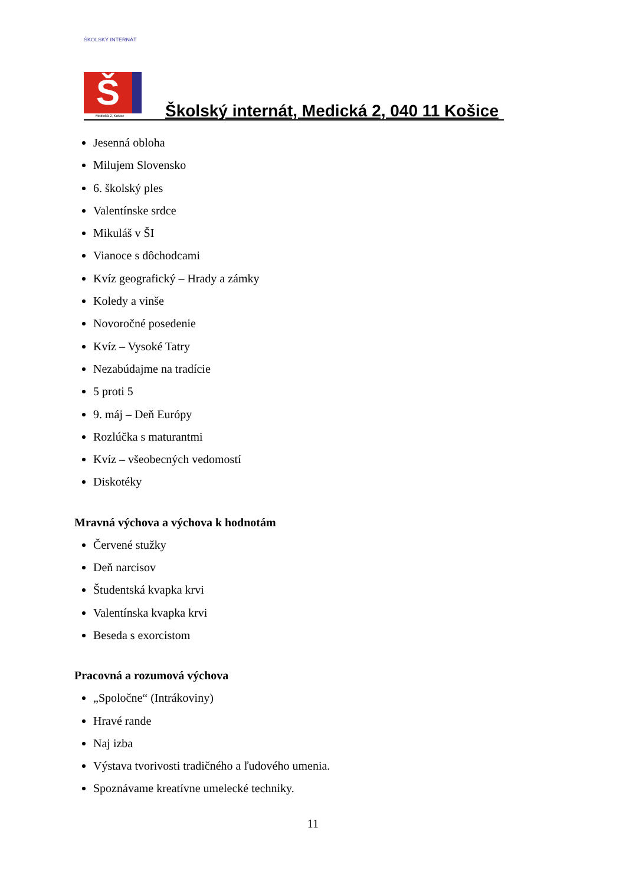ŠKOLSKÝ INTERNÁT
Š
Medická 2, Košice
Školský internát, Medická 2, 040 11 Košice
Jesenná obloha
Milujem Slovensko
6. školský ples
Valentínske srdce
Mikuláš v ŠI
Vianoce s dôchodcami
Kvíz geografický – Hrady a zámky
Koledy a vinše
Novoročné posedenie
Kvíz – Vysoké Tatry
Nezabúdajme na tradície
5 proti 5
9. máj – Deň Európy
Rozlúčka s maturantmi
Kvíz – všeobecných vedomostí
Diskotéky
Mravná výchova a výchova k hodnotám
Červené stužky
Deň narcisov
Študentská kvapka krvi
Valentínska kvapka krvi
Beseda s exorcistom
Pracovná a rozumová výchova
„Spoločne“ (Intrákoviny)
Hravé rande
Naj izba
Výstava tvorivosti tradičného a ľudového umenia.
Spoznávame kreatívne umelecké techniky.
11